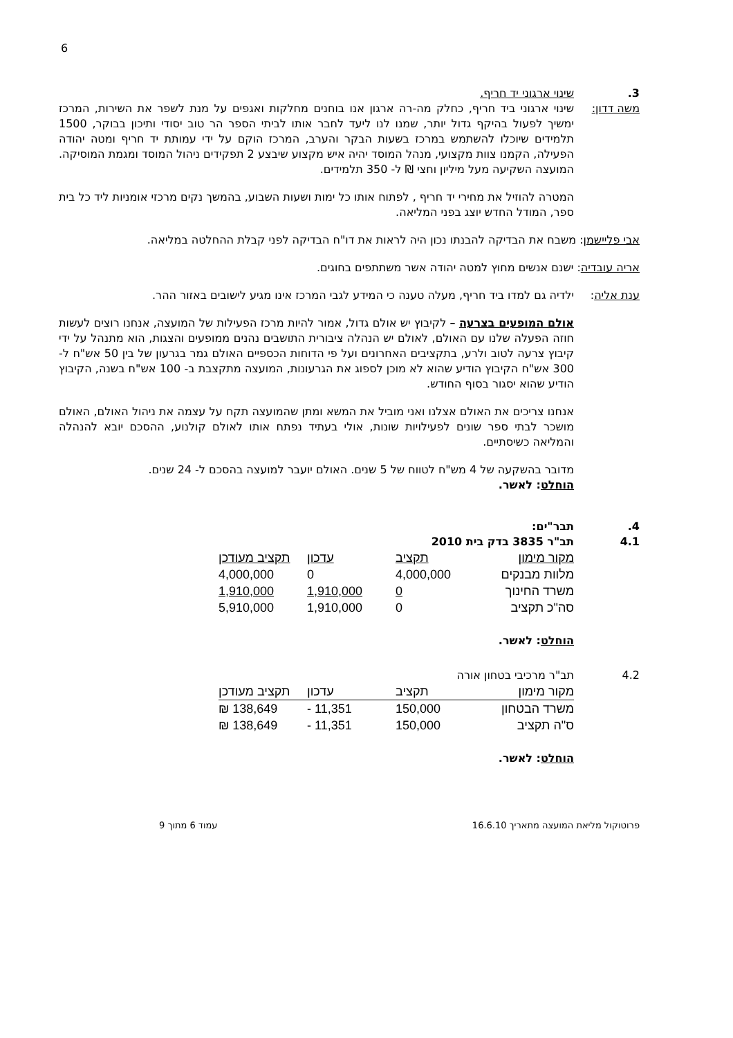6
3. שינוי ארגוני יד חריף.
משה דדון: שינוי ארגוני ביד חריף, כחלק מה-רה ארגון אנו בוחנים מחלקות ואגפים על מנת לשפר את השירות, המרכז ימשיך לפעול בהיקף גדול יותר, שמנו לנו ליעד לחבר אותו לביתי הספר הר טוב יסודי ותיכון בבוקר, 1500 תלמידים שיוכלו להשתמש במרכז בשעות הבקר והערב, המרכז הוקם על ידי עמותת יד חריף ומטה יהודה הפעילה, הקמנו צוות מקצועי, מנהל המוסד יהיה איש מקצוע שיבצע 2 תפקידים ניהול המוסד ומגמת המוסיקה. המועצה השקיעה מעל מיליון וחצי ₪ ל- 350 תלמידים.
המטרה להוזיל את מחירי יד חריף , לפתוח אותו כל ימות ושעות השבוע, בהמשך נקים מרכזי אומניות ליד כל בית ספר, המודל החדש יוצג בפני המליאה.
אבי פליישמן: משבח את הבדיקה להבנתו נכון היה לראות את דו"ח הבדיקה לפני קבלת ההחלטה במליאה.
אריה עובדיה: ישנם אנשים מחוץ למטה יהודה אשר משתתפים בחוגים.
ענת אליה: ילדיה גם למדו ביד חריף, מעלה טענה כי המידע לגבי המרכז אינו מגיע לישובים באזור ההר.
אולם המופעים בצרעה – לקיבוץ יש אולם גדול, אמור להיות מרכז הפעילות של המועצה, אנחנו רוצים לעשות חוזה הפעלה שלנו עם האולם, לאולם יש הנהלה ציבורית התושבים נהנים ממופעים והצגות, הוא מתנהל על ידי קיבוץ צרעה לטוב ולרע, בתקציבים האחרונים ועל פי הדוחות הכספיים האולם גמר בגרעון של בין 50 אש"ח ל- 300 אש"ח הקיבוץ הודיע שהוא לא מוכן לספוג את הגרעונות, המועצה מתקצבת ב- 100 אש"ח בשנה, הקיבוץ הודיע שהוא יסגור בסוף החודש.
אנחנו צריכים את האולם אצלנו ואני מוביל את המשא ומתן שהמועצה תקח על עצמה את ניהול האולם, האולם מושכר לבתי ספר שונים לפעילויות שונות, אולי בעתיד נפתח אותו לאולם קולנוע, ההסכם יובא להנהלה והמליאה כשיסתיים.
מדובר בהשקעה של 4 מש"ח לטווח של 5 שנים. האולם יועבר למועצה בהסכם ל- 24 שנים.
הוחלט: לאשר.
4. תבר"ים:
4.1 תב"ר 3835 בדק בית 2010
| מקור מימון | תקציב | עדכון | תקציב מעודכן |
| --- | --- | --- | --- |
| מלוות מבנקים | 4,000,000 | 0 | 4,000,000 |
| משרד החינוך | 0 | 1,910,000 | 1,910,000 |
| סה"כ תקציב | 0 | 1,910,000 | 5,910,000 |
הוחלט: לאשר.
4.2 תב"ר מרכיבי בטחון אורה
| מקור מימון | תקציב | עדכון | תקציב מעודכן |
| --- | --- | --- | --- |
| משרד הבטחון | 150,000 | 11,351 - | 138,649 ₪ |
| ס"ה תקציב | 150,000 | 11,351 - | 138,649 ₪ |
הוחלט: לאשר.
פרוטוקול מליאת המועצה מתאריך 16.6.10 עמוד 6 מתוך 9